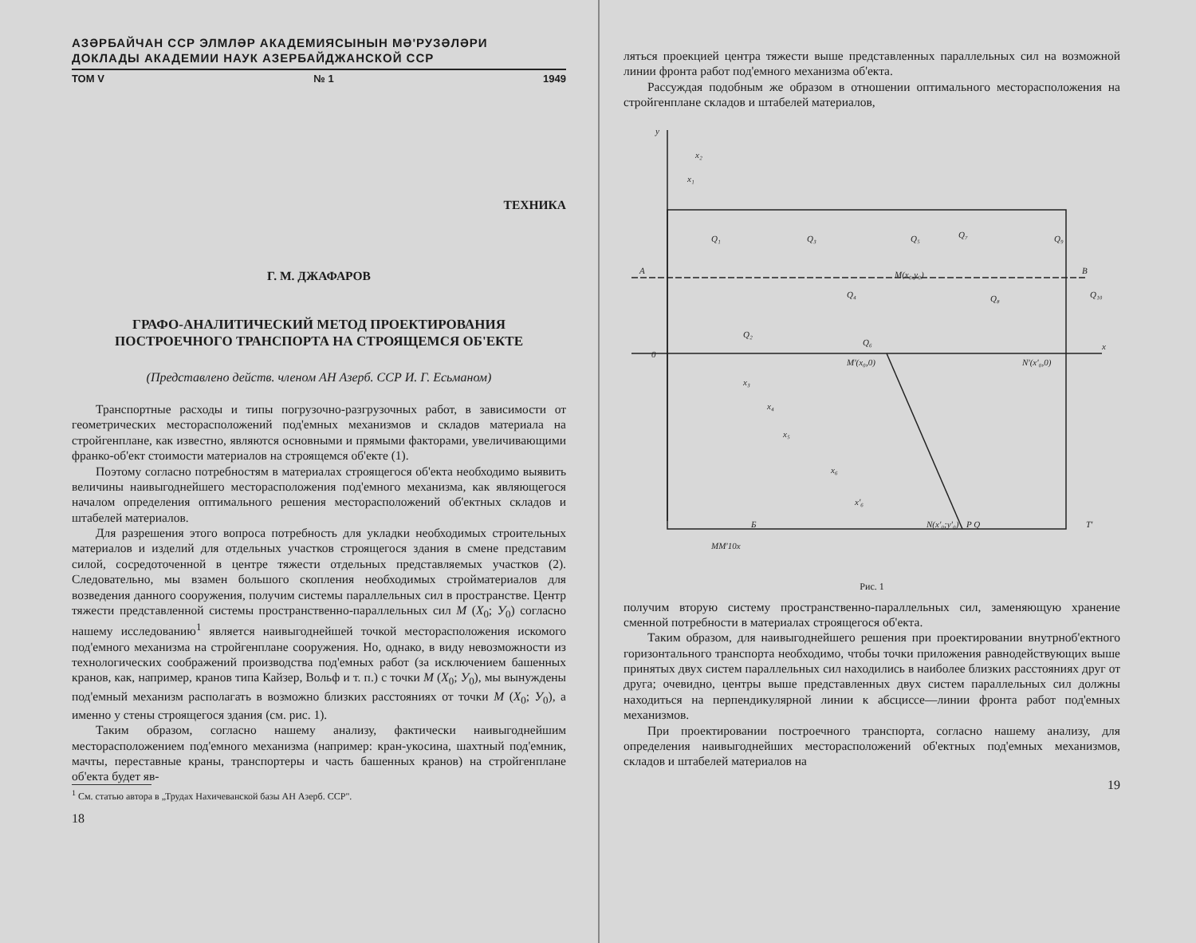АЗƏРБАЙЧАН ССР ЭЛМЛƏР АКАДЕМИЯСЫНЫН МƏ'РУЗƏЛƏРИ
ДОКЛАДЫ АКАДЕМИИ НАУК АЗЕРБАЙДЖАНСКОЙ ССР
ТОМ V № 1 1949
ТЕХНИКА
Г. М. ДЖАФАРОВ
ГРАФО-АНАЛИТИЧЕСКИЙ МЕТОД ПРОЕКТИРОВАНИЯ
ПОСТРОЕЧНОГО ТРАНСПОРТА НА СТРОЯЩЕМСЯ ОБ'ЕКТЕ
(Представлено действ. членом АН Азерб. ССР И. Г. Есьманом)
Транспортные расходы и типы погрузочно-разгрузочных работ, в зависимости от геометрических месторасположений под'емных механизмов и складов материала на стройгенплане, как известно, являются основными и прямыми факторами, увеличивающими франко-об'ект стоимости материалов на строящемся об'екте (1).
Поэтому согласно потребностям в материалах строящегося об'екта необходимо выявить величины наивыгоднейшего месторасположения под'емного механизма, как являющегося началом определения оптимального решения месторасположений об'ектных складов и штабелей материалов.
Для разрешения этого вопроса потребность для укладки необходимых строительных материалов и изделий для отдельных участков строящегося здания в смене представим силой, сосредоточенной в центре тяжести отдельных представляемых участков (2). Следовательно, мы взамен большого скопления необходимых стройматериалов для возведения данного сооружения, получим системы параллельных сил в пространстве. Центр тяжести представленной системы пространственно-параллельных сил M (X<sub>0</sub>; У<sub>0</sub>) согласно нашему исследованию<sup>1</sup> является наивыгоднейшей точкой месторасположения искомого под'емного механизма на стройгенплане сооружения. Но, однако, в виду невозможности из технологических соображений производства под'емных работ (за исключением башенных кранов, как, например, кранов типа Кайзер, Вольф и т. п.) с точки M (X<sub>0</sub>; У<sub>0</sub>), мы вынуждены под'емный механизм располагать в возможно близких расстояниях от точки M (X<sub>0</sub>; У<sub>0</sub>), а именно у стены строящегося здания (см. рис. 1).
Таким образом, согласно нашему анализу, фактически наивыгоднейшим месторасположением под'емного механизма (например: кран-укосина, шахтный под'емник, мачты, переставные краны, транспортеры и часть башенных кранов) на стройгенплане об'екта будет яв-
<sup>1</sup> См. статью автора в „Трудах Нахичеванской базы АН Азерб. ССР".
18
ляться проекцией центра тяжести выше представленных параллельных сил на возможной линии фронта работ под'емного механизма об'екта.
Рассуждая подобным же образом в отношении оптимального месторасположения на стройгенплане складов и штабелей материалов,
y
x
0
A
B
M(x₀,y₀)
M'(x₀,0)
N'(x'₀,0)
N(x'₀;y'₀)
P Q
T'
Б
MM'10x
Q₁
Q₂
Q₃
Q₄
Q₅
Q₆
Q₇
Q₈
Q₉
Q₁₀
x₂
x₁
x₃
x₄
x₅
x₆
x'₆
Рис. 1
получим вторую систему пространственно-параллельных сил, заменяющую хранение сменной потребности в материалах строящегося об'екта.
Таким образом, для наивыгоднейшего решения при проектировании внутрнoб'ектного горизонтального транспорта необходимо, чтобы точки приложения равнодействующих выше принятых двух систем параллельных сил находились в наиболее близких расстояниях друг от друга; очевидно, центры выше представленных двух систем параллельных сил должны находиться на перпендикулярной линии к абсциссе—линии фронта работ под'емных механизмов.
При проектировании построечного транспорта, согласно нашему анализу, для определения наивыгоднейших месторасположений об'ектных под'емных механизмов, складов и штабелей материалов на
19